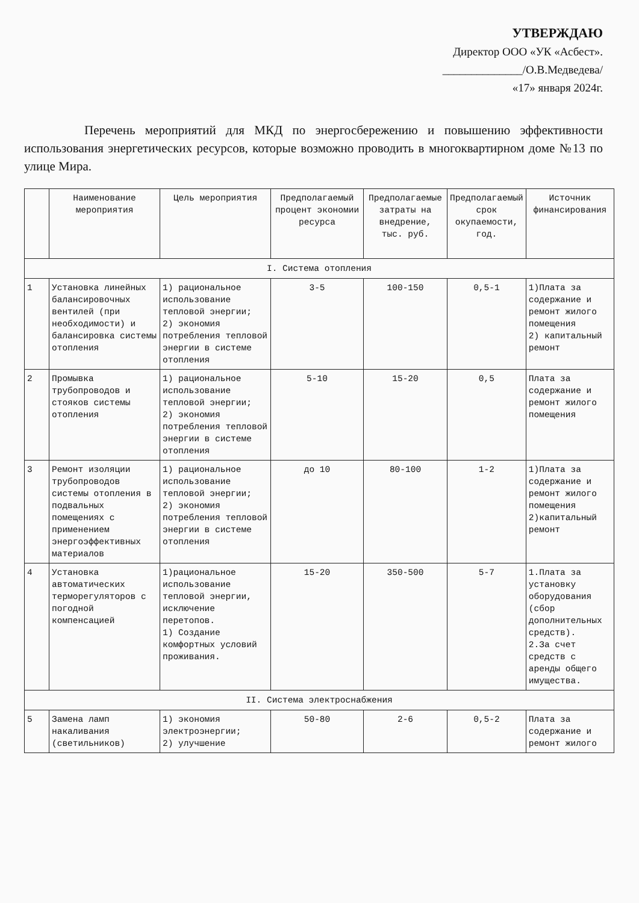УТВЕРЖДАЮ
Директор ООО «УК «Асбест».
______________/О.В.Медведева/
«17» января 2024г.
Перечень мероприятий для МКД по энергосбережению и повышению эффективности использования энергетических ресурсов, которые возможно проводить в многоквартирном доме №13 по улице Мира.
| | Наименование мероприятия | Цель мероприятия | Предполагаемый процент экономии ресурса | Предполагаемые затраты на внедрение, тыс. руб. | Предполагаемый срок окупаемости, год. | Источник финансирования |
| --- | --- | --- | --- | --- | --- | --- |
| I. Система отопления | | | | | | |
| 1 | Установка линейных балансировочных вентилей (при необходимости) и балансировка системы отопления | 1) рациональное использование тепловой энергии; 2) экономия потребления тепловой энергии в системе отопления | 3-5 | 100-150 | 0,5-1 | 1)Плата за содержание и ремонт жилого помещения 2) капитальный ремонт |
| 2 | Промывка трубопроводов и стояков системы отопления | 1) рациональное использование тепловой энергии; 2) экономия потребления тепловой энергии в системе отопления | 5-10 | 15-20 | 0,5 | Плата за содержание и ремонт жилого помещения |
| 3 | Ремонт изоляции трубопроводов системы отопления в подвальных помещениях с применением энергоэффективных материалов | 1) рациональное использование тепловой энергии; 2) экономия потребления тепловой энергии в системе отопления | до 10 | 80-100 | 1-2 | 1)Плата за содержание и ремонт жилого помещения 2)капитальный ремонт |
| 4 | Установка автоматических терморегуляторов с погодной компенсацией | 1)рациональное использование тепловой энергии, исключение перетопов. 1) Создание комфортных условий проживания. | 15-20 | 350-500 | 5-7 | 1.Плата за установку оборудования (сбор дополнительных средств). 2.За счет средств с аренды общего имущества. |
| II. Система электроснабжения | | | | | | |
| 5 | Замена ламп накаливания (светильников) | 1) экономия электроэнергии; 2) улучшение | 50-80 | 2-6 | 0,5-2 | Плата за содержание и ремонт жилого |